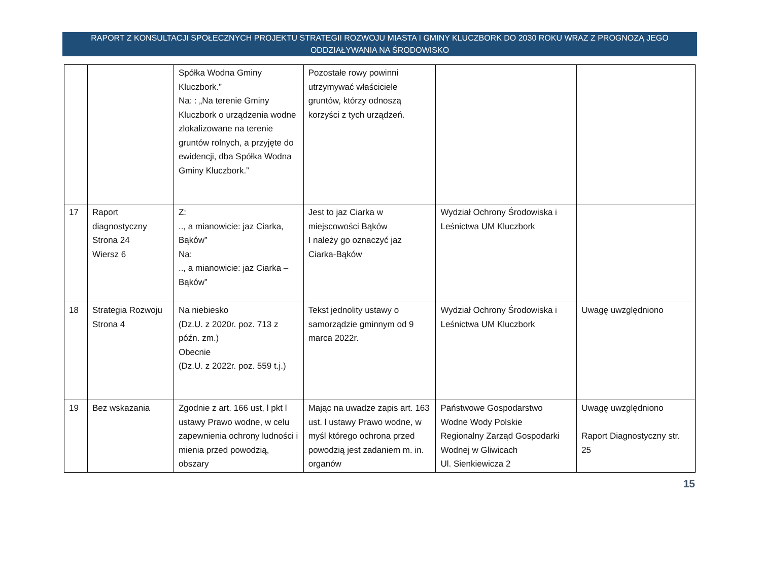RAPORT Z KONSULTACJI SPOŁECZNYCH PROJEKTU STRATEGII ROZWOJU MIASTA I GMINY KLUCZBORK DO 2030 ROKU WRAZ Z PROGNOZĄ JEGO
ODDZIAŁYWANIA NA ŚRODOWISKO
| | | Spółka Wodna Gminy Kluczbork.” Na: : „Na terenie Gminy Kluczbork o urządzenia wodne zlokalizowane na terenie gruntów rolnych, a przyjęte do ewidencji, dba Spółka Wodna Gminy Kluczbork.” | Pozostałe rowy powinni utrzymywać właściciele gruntów, którzy odnoszą korzyści z tych urządzeń. | | |
| 17 | Raport diagnostyczny Strona 24 Wiersz 6 | Z: .., a mianowicie: jaz Ciarka, Bąków” Na: .., a mianowicie: jaz Ciarka – Bąków” | Jest to jaz Ciarka w miejscowości Bąków I należy go oznaczyć jaz Ciarka-Bąków | Wydział Ochrony Środowiska i Leśnictwa UM Kluczbork | |
| 18 | Strategia Rozwoju Strona 4 | Na niebiesko (Dz.U. z 2020r. poz. 713 z późn. zm.) Obecnie (Dz.U. z 2022r. poz. 559 t.j.) | Tekst jednolity ustawy o samorządzie gminnym od 9 marca 2022r. | Wydział Ochrony Środowiska i Leśnictwa UM Kluczbork | Uwagę uwzględniono |
| 19 | Bez wskazania | Zgodnie z art. 166 ust, l pkt l ustawy Prawo wodne, w celu zapewnienia ochrony ludności i mienia przed powodzią, obszary | Mając na uwadze zapis art. 163 ust. l ustawy Prawo wodne, w myśl którego ochrona przed powodzią jest zadaniem m. in. organów | Państwowe Gospodarstwo Wodne Wody Polskie Regionalny Zarząd Gospodarki Wodnej w Gliwicach Ul. Sienkiewicza 2 | Uwagę uwzględniono Raport Diagnostyczny str. 25 |
15